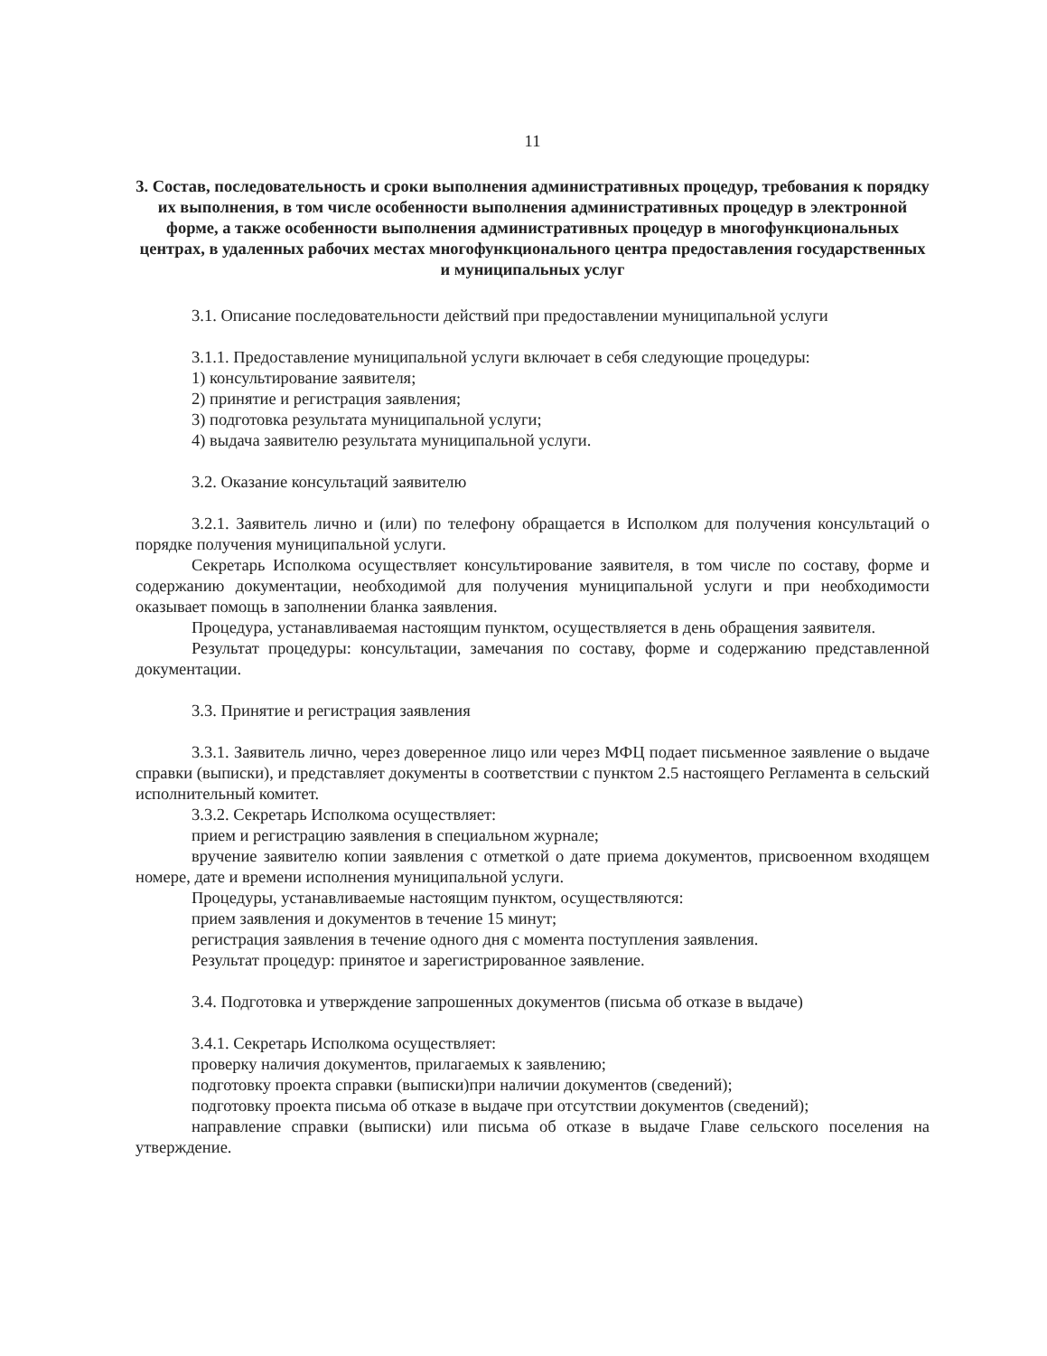11
3. Состав, последовательность и сроки выполнения административных процедур, требования к порядку их выполнения, в том числе особенности выполнения административных процедур в электронной форме, а также особенности выполнения административных процедур в многофункциональных центрах, в удаленных рабочих местах многофункционального центра предоставления государственных и муниципальных услуг
3.1. Описание последовательности действий при предоставлении муниципальной услуги
3.1.1. Предоставление муниципальной услуги включает в себя следующие процедуры:
1) консультирование заявителя;
2) принятие и регистрация заявления;
3) подготовка результата муниципальной услуги;
4) выдача заявителю результата муниципальной услуги.
3.2. Оказание консультаций заявителю
3.2.1. Заявитель лично и (или) по телефону обращается в Исполком для получения консультаций о порядке получения муниципальной услуги.
Секретарь Исполкома осуществляет консультирование заявителя, в том числе по составу, форме и содержанию документации, необходимой для получения муниципальной услуги и при необходимости оказывает помощь в заполнении бланка заявления.
Процедура, устанавливаемая настоящим пунктом, осуществляется в день обращения заявителя.
Результат процедуры: консультации, замечания по составу, форме и содержанию представленной документации.
3.3. Принятие и регистрация заявления
3.3.1. Заявитель лично, через доверенное лицо или через МФЦ подает письменное заявление о выдаче справки (выписки), и представляет документы в соответствии с пунктом 2.5 настоящего Регламента в сельский исполнительный комитет.
3.3.2. Секретарь Исполкома осуществляет:
прием и регистрацию заявления в специальном журнале;
вручение заявителю копии заявления с отметкой о дате приема документов, присвоенном входящем номере, дате и времени исполнения муниципальной услуги.
Процедуры, устанавливаемые настоящим пунктом, осуществляются:
прием заявления и документов в течение 15 минут;
регистрация заявления в течение одного дня с момента поступления заявления.
Результат процедур: принятое и зарегистрированное заявление.
3.4. Подготовка и утверждение запрошенных документов (письма об отказе в выдаче)
3.4.1. Секретарь Исполкома осуществляет:
проверку наличия документов, прилагаемых к заявлению;
подготовку проекта справки (выписки)при наличии документов (сведений);
подготовку проекта письма об отказе в выдаче при отсутствии документов (сведений);
направление справки (выписки) или письма об отказе в выдаче Главе сельского поселения на утверждение.